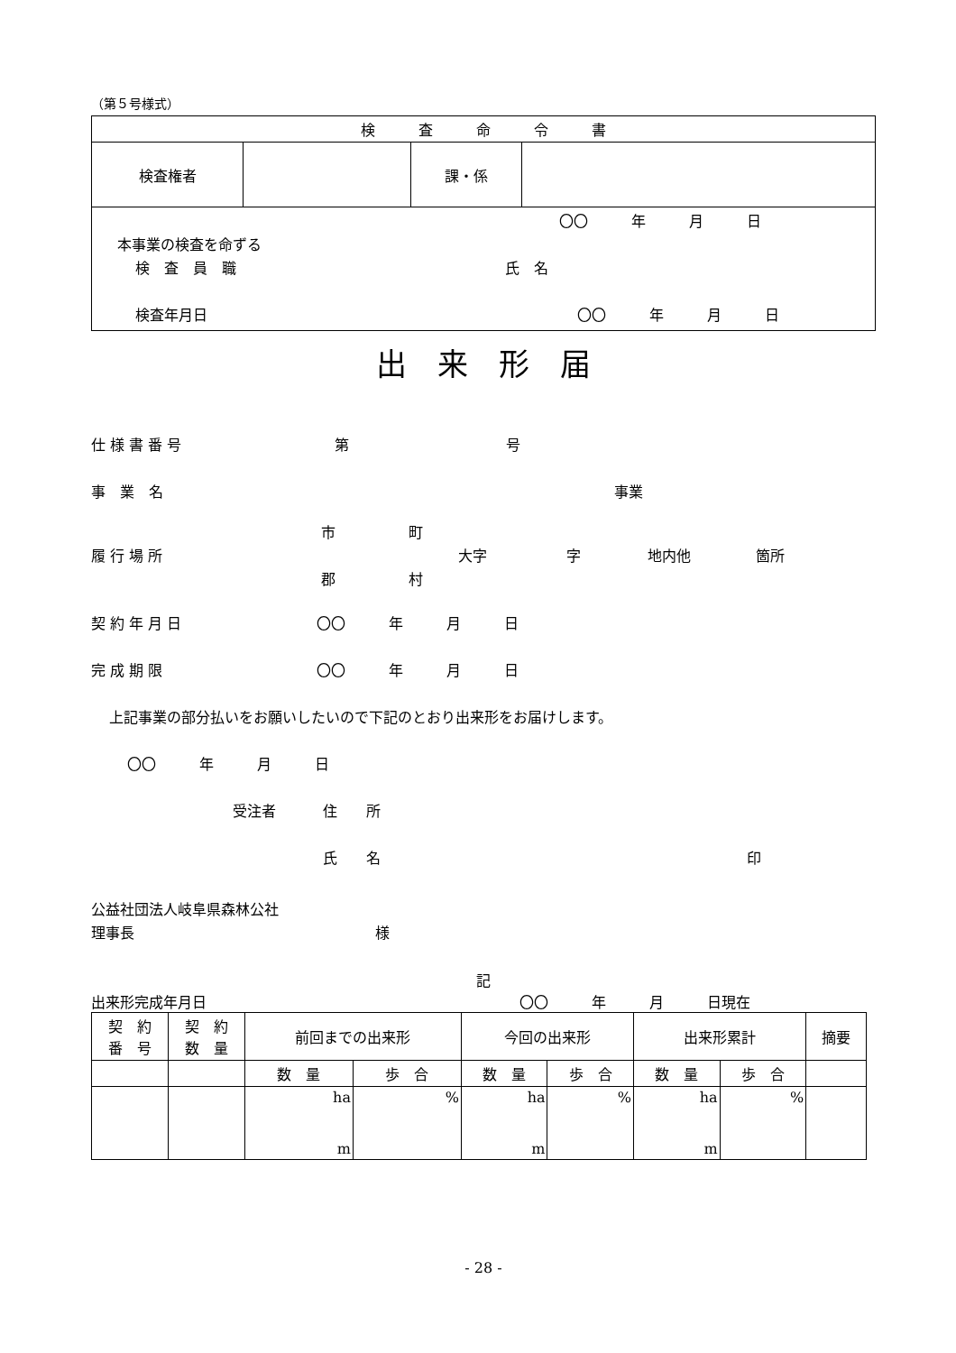（第５号様式）
| 検 査 命 令 書 | | | |
| 検査権者 | | 課・係 | |
| 〇〇 年 月 日 本事業の検査を命ずる 検 査 員 職 氏 名 検査年月日 〇〇 年 月 日 | | | |
出　来　形　届
仕 様 書 番 号 第 号
事　業　名 事業
履 行 場 所 市
郡 町
村 大字 字 地内他 箇所
契 約 年 月 日 〇〇　　　年　　　月　　　日
完 成 期 限 〇〇　　　年　　　月　　　日
上記事業の部分払いをお願いしたいので下記のとおり出来形をお届けします。
〇〇　　　年　　　月　　　日
受注者 住　　所
氏　　名 印
公益社団法人岐阜県森林公社
理事長 様
記
出来形完成年月日 〇〇　　　年　　　月　　　日現在
| 契 約 番 号 | 契 約 数 量 | 前回までの出来形 | | 今回の出来形 | | 出来形累計 | | 摘要 |
| --- | --- | --- | --- | --- | --- | --- | --- | --- |
| | | 数 量 | 歩 合 | 数 量 | 歩 合 | 数 量 | 歩 合 | |
| | | ha m | % | ha m | % | ha m | % | |
- 28 -